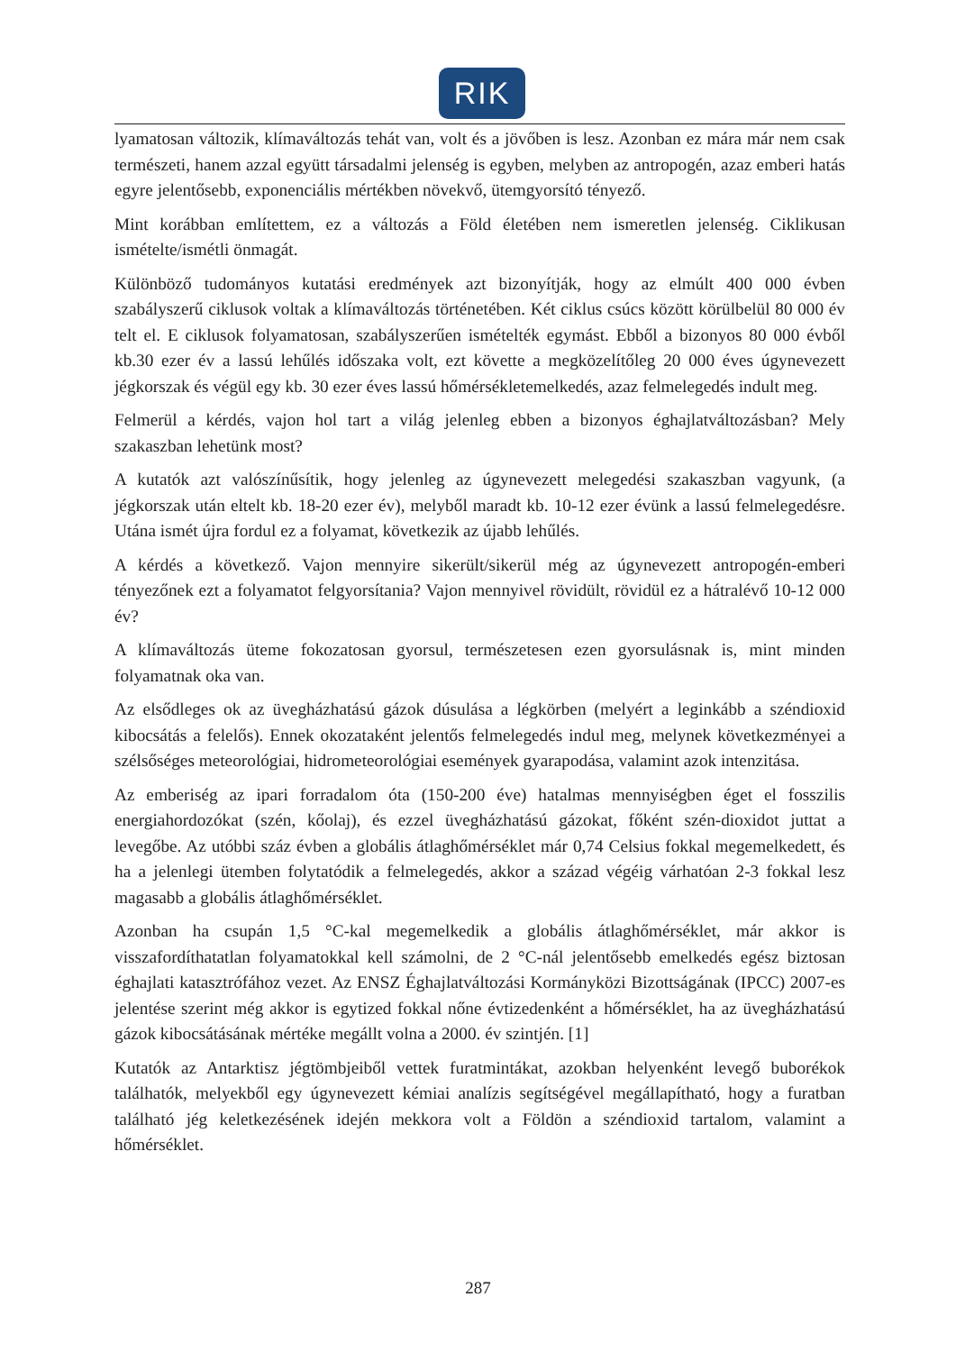RIK
lyamatosan változik, klímaváltozás tehát van, volt és a jövőben is lesz. Azonban ez mára már nem csak természeti, hanem azzal együtt társadalmi jelenség is egyben, melyben az antropogén, azaz emberi hatás egyre jelentősebb, exponenciális mértékben növekvő, ütemgyorsító tényező.
Mint korábban említettem, ez a változás a Föld életében nem ismeretlen jelenség. Ciklikusan ismételte/ismétli önmagát.
Különböző tudományos kutatási eredmények azt bizonyítják, hogy az elmúlt 400 000 évben szabályszerű ciklusok voltak a klímaváltozás történetében. Két ciklus csúcs között körülbelül 80 000 év telt el. E ciklusok folyamatosan, szabályszerűen ismételték egymást. Ebből a bizonyos 80 000 évből kb.30 ezer év a lassú lehűlés időszaka volt, ezt követte a megközelítőleg 20 000 éves úgynevezett jégkorszak és végül egy kb. 30 ezer éves lassú hőmérsékletemelkedés, azaz felmelegedés indult meg.
Felmerül a kérdés, vajon hol tart a világ jelenleg ebben a bizonyos éghajlatváltozásban? Mely szakaszban lehetünk most?
A kutatók azt valószínűsítik, hogy jelenleg az úgynevezett melegedési szakaszban vagyunk, (a jégkorszak után eltelt kb. 18-20 ezer év), melyből maradt kb. 10-12 ezer évünk a lassú felmelegedésre. Utána ismét újra fordul ez a folyamat, következik az újabb lehűlés.
A kérdés a következő. Vajon mennyire sikerült/sikerül még az úgynevezett antropogén-emberi tényezőnek ezt a folyamatot felgyorsítania? Vajon mennyivel rövidült, rövidül ez a hátralévő 10-12 000 év?
A klímaváltozás üteme fokozatosan gyorsul, természetesen ezen gyorsulásnak is, mint minden folyamatnak oka van.
Az elsődleges ok az üvegházhatású gázok dúsulása a légkörben (melyért a leginkább a széndioxid kibocsátás a felelős). Ennek okozataként jelentős felmelegedés indul meg, melynek következményei a szélsőséges meteorológiai, hidrometeorológiai események gyarapodása, valamint azok intenzitása.
Az emberiség az ipari forradalom óta (150-200 éve) hatalmas mennyiségben éget el fosszilis energiahordozókat (szén, kőolaj), és ezzel üvegházhatású gázokat, főként szén-dioxidot juttat a levegőbe. Az utóbbi száz évben a globális átlaghőmérséklet már 0,74 Celsius fokkal megemelkedett, és ha a jelenlegi ütemben folytatódik a felmelegedés, akkor a század végéig várhatóan 2-3 fokkal lesz magasabb a globális átlaghőmérséklet.
Azonban ha csupán 1,5 °C-kal megemelkedik a globális átlaghőmérséklet, már akkor is visszafordíthatatlan folyamatokkal kell számolni, de 2 °C-nál jelentősebb emelkedés egész biztosan éghajlati katasztrófához vezet. Az ENSZ Éghajlatváltozási Kormányközi Bizottságának (IPCC) 2007-es jelentése szerint még akkor is egytized fokkal nőne évtizedenként a hőmérséklet, ha az üvegházhatású gázok kibocsátásának mértéke megállt volna a 2000. év szintjén. [1]
Kutatók az Antarktisz jégtömbjeiből vettek furatmintákat, azokban helyenként levegő buborékok találhatók, melyekből egy úgynevezett kémiai analízis segítségével megállapítható, hogy a furatban található jég keletkezésének idején mekkora volt a Földön a széndioxid tartalom, valamint a hőmérséklet.
287